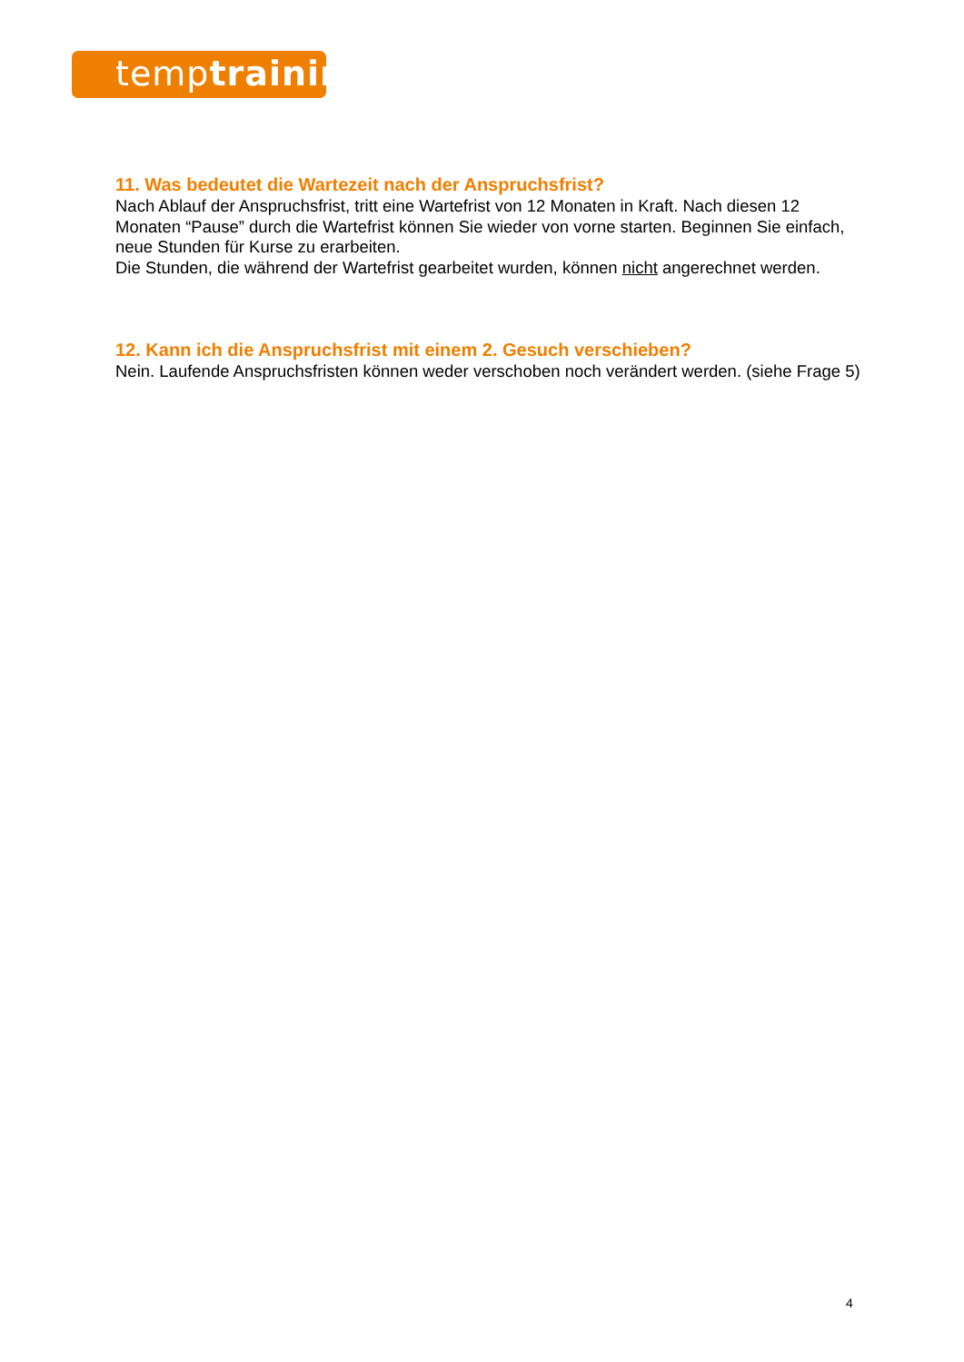temp training
11. Was bedeutet die Wartezeit nach der Anspruchsfrist?
Nach Ablauf der Anspruchsfrist, tritt eine Wartefrist von 12 Monaten in Kraft. Nach diesen 12 Monaten “Pause” durch die Wartefrist können Sie wieder von vorne starten. Beginnen Sie einfach, neue Stunden für Kurse zu erarbeiten.
Die Stunden, die während der Wartefrist gearbeitet wurden, können nicht angerechnet werden.
12. Kann ich die Anspruchsfrist mit einem 2. Gesuch verschieben?
Nein. Laufende Anspruchsfristen können weder verschoben noch verändert werden. (siehe Frage 5)
4